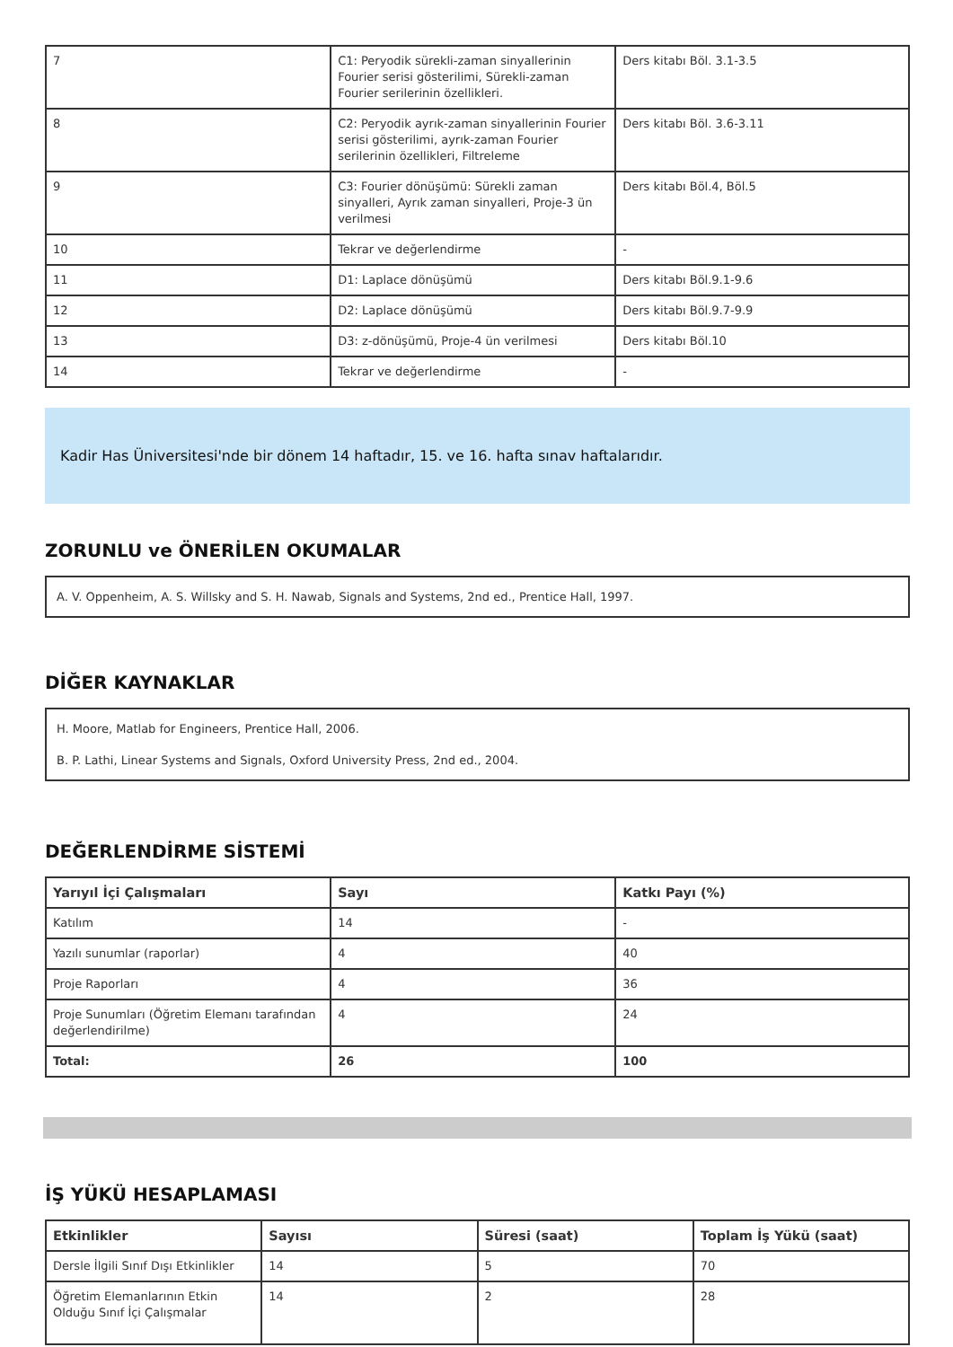| 7 | C1: Peryodik sürekli-zaman sinyallerinin Fourier serisi gösterilimi, Sürekli-zaman Fourier serilerinin özellikleri. | Ders kitabı Böl. 3.1-3.5 |
| 8 | C2: Peryodik ayrık-zaman sinyallerinin Fourier serisi gösterilimi, ayrık-zaman Fourier serilerinin özellikleri, Filtreleme | Ders kitabı Böl. 3.6-3.11 |
| 9 | C3: Fourier dönüşümü: Sürekli zaman sinyalleri, Ayrık zaman sinyalleri, Proje-3 ün verilmesi | Ders kitabı Böl.4, Böl.5 |
| 10 | Tekrar ve değerlendirme | - |
| 11 | D1: Laplace dönüşümü | Ders kitabı Böl.9.1-9.6 |
| 12 | D2: Laplace dönüşümü | Ders kitabı Böl.9.7-9.9 |
| 13 | D3: z-dönüşümü, Proje-4 ün verilmesi | Ders kitabı Böl.10 |
| 14 | Tekrar ve değerlendirme | - |
Kadir Has Üniversitesi'nde bir dönem 14 haftadır, 15. ve 16. hafta sınav haftalarıdır.
ZORUNLU ve ÖNERİLEN OKUMALAR
A. V. Oppenheim, A. S. Willsky and S. H. Nawab, Signals and Systems, 2nd ed., Prentice Hall, 1997.
DİĞER KAYNAKLAR
H. Moore, Matlab for Engineers, Prentice Hall, 2006.
B. P. Lathi, Linear Systems and Signals, Oxford University Press, 2nd ed., 2004.
DEĞERLENDİRME SİSTEMİ
| Yarıyıl İçi Çalışmaları | Sayı | Katkı Payı (%) |
| --- | --- | --- |
| Katılım | 14 | - |
| Yazılı sunumlar (raporlar) | 4 | 40 |
| Proje Raporları | 4 | 36 |
| Proje Sunumları (Öğretim Elemanı tarafından değerlendirilme) | 4 | 24 |
| Total: | 26 | 100 |
İŞ YÜKÜ HESAPLAMASI
| Etkinlikler | Sayısı | Süresi (saat) | Toplam İş Yükü (saat) |
| --- | --- | --- | --- |
| Dersle İlgili Sınıf Dışı Etkinlikler | 14 | 5 | 70 |
| Öğretim Elemanlarının Etkin Olduğu Sınıf İçi Çalışmalar | 14 | 2 | 28 |